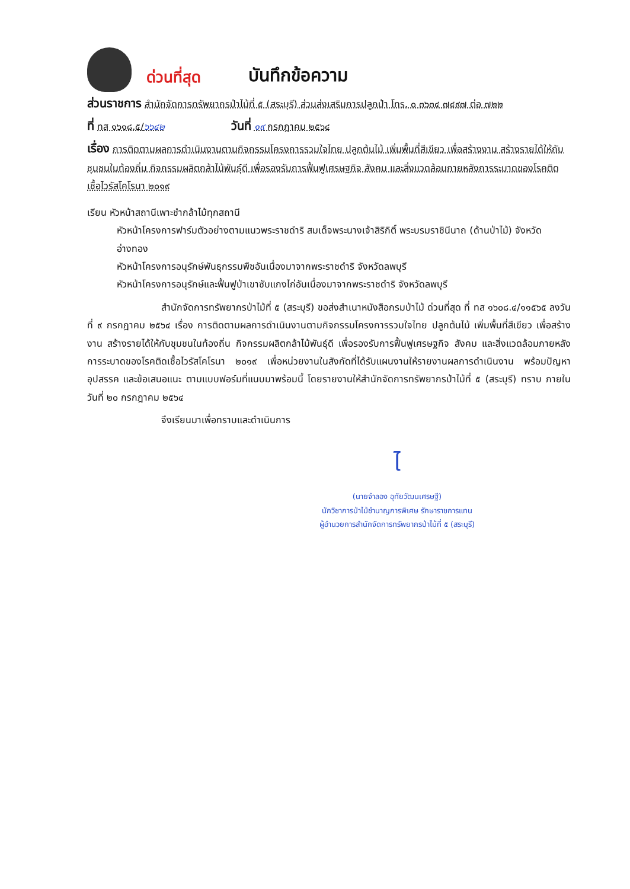ด่วนที่สุด บันทึกข้อความ
ส่วนราชการ สำนักจัดการทรัพยากรป่าไม้ที่ ๕ (สระบุรี) ส่วนส่งเสริมการปลูกป่า โทร. ๐ ๓๖๓๔ ๗๔๙๗ ต่อ ๗๒๒
ที่ ทส ๑๖๑๘.๕/๖๖๔๒ วันที่ ๑๙ กรกฎาคม ๒๕๖๔
เรื่อง การติดตามผลการดำเนินงานตามกิจกรรมโครงการรวมใจไทย ปลูกต้นไม้ เพิ่มพื้นที่สีเขียว เพื่อสร้างงาน สร้างรายได้ให้กับชุมชนในท้องถิ่น กิจกรรมผลิตกล้าไม้พันธุ์ดี เพื่อรองรับการฟื้นฟูเศรษฐกิจ สังคม และสิ่งแวดล้อมภายหลังการระบาดของโรคติดเชื้อไวรัสโคโรนา ๒๐๑๙
เรียน หัวหน้าสถานีเพาะชำกล้าไม้ทุกสถานี
หัวหน้าโครงการฟาร์มตัวอย่างตามแนวพระราชดำริ สมเด็จพระนางเจ้าสิริกิติ์ พระบรมราชินีนาถ (ด้านป่าไม้) จังหวัดอ่างทอง
หัวหน้าโครงการอนุรักษ์พันธุกรรมพืชอันเนื่องมาจากพระราชดำริ จังหวัดลพบุรี
หัวหน้าโครงการอนุรักษ์และฟื้นฟูป่าเขาซับแกงไก่อันเนื่องมาจากพระราชดำริ จังหวัดลพบุรี
สำนักจัดการทรัพยากรป่าไม้ที่ ๕ (สระบุรี) ขอส่งสำเนาหนังสือกรมป่าไม้ ด่วนที่สุด ที่ ทส ๑๖๐๘.๔/๑๑๕๖๕ ลงวันที่ ๙ กรกฎาคม ๒๕๖๔ เรื่อง การติดตามผลการดำเนินงานตามกิจกรรมโครงการรวมใจไทย ปลูกต้นไม้ เพิ่มพื้นที่สีเขียว เพื่อสร้างงาน สร้างรายได้ให้กับชุมชนในท้องถิ่น กิจกรรมผลิตกล้าไม้พันธุ์ดี เพื่อรองรับการฟื้นฟูเศรษฐกิจ สังคม และสิ่งแวดล้อมภายหลังการระบาดของโรคติดเชื้อไวรัสโคโรนา ๒๐๑๙ เพื่อหน่วยงานในสังกัดที่ได้รับแผนงานให้รายงานผลการดำเนินงาน พร้อมปัญหา อุปสรรค และข้อเสนอแนะ ตามแบบฟอร์มที่แนบมาพร้อมนี้ โดยรายงานให้สำนักจัดการทรัพยากรป่าไม้ที่ ๕ (สระบุรี) ทราบ ภายในวันที่ ๒๐ กรกฎาคม ๒๕๖๔
จึงเรียนมาเพื่อทราบและดำเนินการ
ไ
(นายจำลอง อุทัยวัฒนเศรษฐี)
นักวิชาการป่าไม้ชำนาญการพิเศษ รักษาราชการแทน
ผู้อำนวยการสำนักจัดการทรัพยากรป่าไม้ที่ ๕ (สระบุรี)